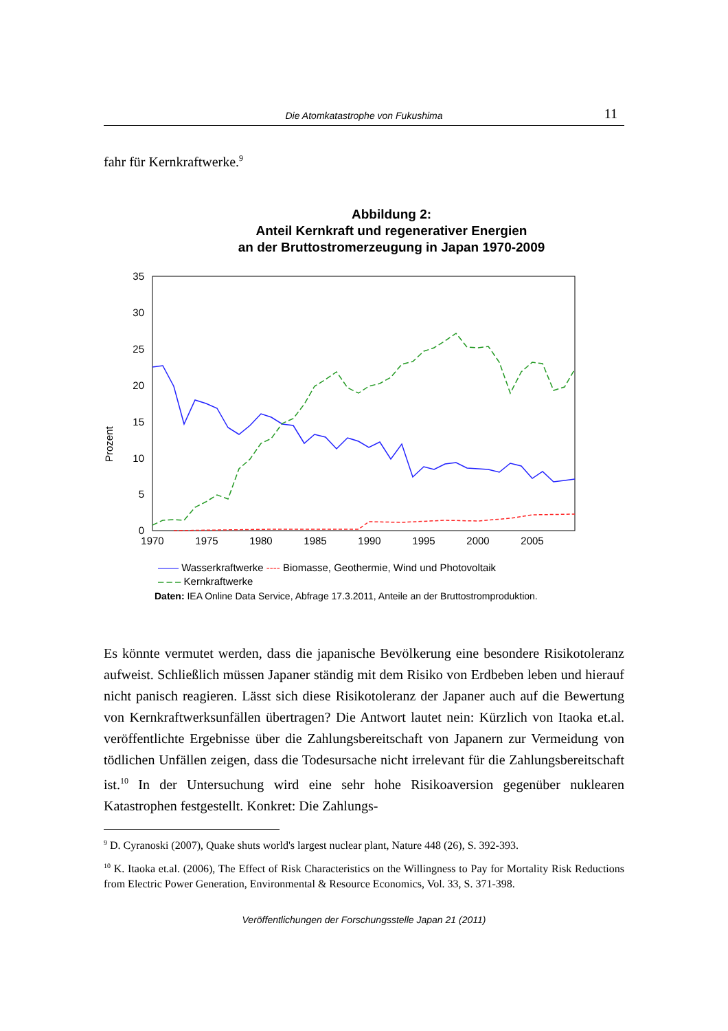Die Atomkatastrophe von Fukushima
11
fahr für Kernkraftwerke.<sup>9</sup>
Abbildung 2:
Anteil Kernkraft und regenerativer Energien
an der Bruttostromerzeugung in Japan 1970-2009
Prozent
35
30
25
20
15
10
5
0
1970
1975
1980
1985
1990
1995
2000
2005
—— Wasserkraftwerke ---- Biomasse, Geothermie, Wind und Photovoltaik
– – – Kernkraftwerke
Daten: IEA Online Data Service, Abfrage 17.3.2011, Anteile an der Bruttostromproduktion.
Es könnte vermutet werden, dass die japanische Bevölkerung eine besondere Risikotoleranz aufweist. Schließlich müssen Japaner ständig mit dem Risiko von Erdbeben leben und hierauf nicht panisch reagieren. Lässt sich diese Risikotoleranz der Japaner auch auf die Bewertung von Kernkraftwerksunfällen übertragen? Die Antwort lautet nein: Kürzlich von Itaoka et.al. veröffentlichte Ergebnisse über die Zahlungsbereitschaft von Japanern zur Vermeidung von tödlichen Unfällen zeigen, dass die Todesursache nicht irrelevant für die Zahlungsbereitschaft ist.<sup>10</sup> In der Untersuchung wird eine sehr hohe Risikoaversion gegenüber nuklearen Katastrophen festgestellt. Konkret: Die Zahlungs-
<sup>9</sup> D. Cyranoski (2007), Quake shuts world's largest nuclear plant, Nature 448 (26), S. 392-393.
<sup>10</sup> K. Itaoka et.al. (2006), The Effect of Risk Characteristics on the Willingness to Pay for Mortality Risk Reductions from Electric Power Generation, Environmental & Resource Economics, Vol. 33, S. 371-398.
Veröffentlichungen der Forschungsstelle Japan 21 (2011)